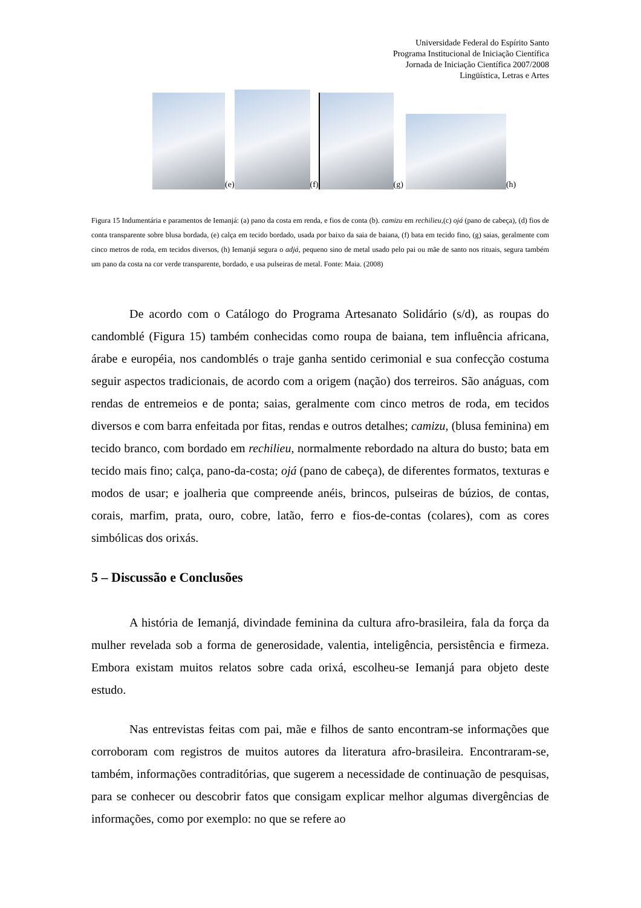Universidade Federal do Espírito Santo
Programa Institucional de Iniciação Científica
Jornada de Iniciação Científica 2007/2008
Lingüística, Letras e Artes
(e)
(f)
(g)
(h)
Figura 15 Indumentária e paramentos de Iemanjá: (a) pano da costa em renda, e fios de conta (b). camizu em rechilieu,(c) ojá (pano de cabeça), (d) fios de conta transparente sobre blusa bordada, (e) calça em tecido bordado, usada por baixo da saia de baiana, (f) bata em tecido fino, (g) saias, geralmente com cinco metros de roda, em tecidos diversos, (h) Iemanjá segura o adjá, pequeno sino de metal usado pelo pai ou mãe de santo nos rituais, segura também um pano da costa na cor verde transparente, bordado, e usa pulseiras de metal. Fonte: Maia. (2008)
De acordo com o Catálogo do Programa Artesanato Solidário (s/d), as roupas do candomblé (Figura 15) também conhecidas como roupa de baiana, tem influência africana, árabe e européia, nos candomblés o traje ganha sentido cerimonial e sua confecção costuma seguir aspectos tradicionais, de acordo com a origem (nação) dos terreiros. São anáguas, com rendas de entremeios e de ponta; saias, geralmente com cinco metros de roda, em tecidos diversos e com barra enfeitada por fitas, rendas e outros detalhes; camizu, (blusa feminina) em tecido branco, com bordado em rechilieu, normalmente rebordado na altura do busto; bata em tecido mais fino; calça, pano-da-costa; ojá (pano de cabeça), de diferentes formatos, texturas e modos de usar; e joalheria que compreende anéis, brincos, pulseiras de búzios, de contas, corais, marfim, prata, ouro, cobre, latão, ferro e fios-de-contas (colares), com as cores simbólicas dos orixás.
5 – Discussão e Conclusões
A história de Iemanjá, divindade feminina da cultura afro-brasileira, fala da força da mulher revelada sob a forma de generosidade, valentia, inteligência, persistência e firmeza. Embora existam muitos relatos sobre cada orixá, escolheu-se Iemanjá para objeto deste estudo.
Nas entrevistas feitas com pai, mãe e filhos de santo encontram-se informações que corroboram com registros de muitos autores da literatura afro-brasileira. Encontraram-se, também, informações contraditórias, que sugerem a necessidade de continuação de pesquisas, para se conhecer ou descobrir fatos que consigam explicar melhor algumas divergências de informações, como por exemplo: no que se refere ao